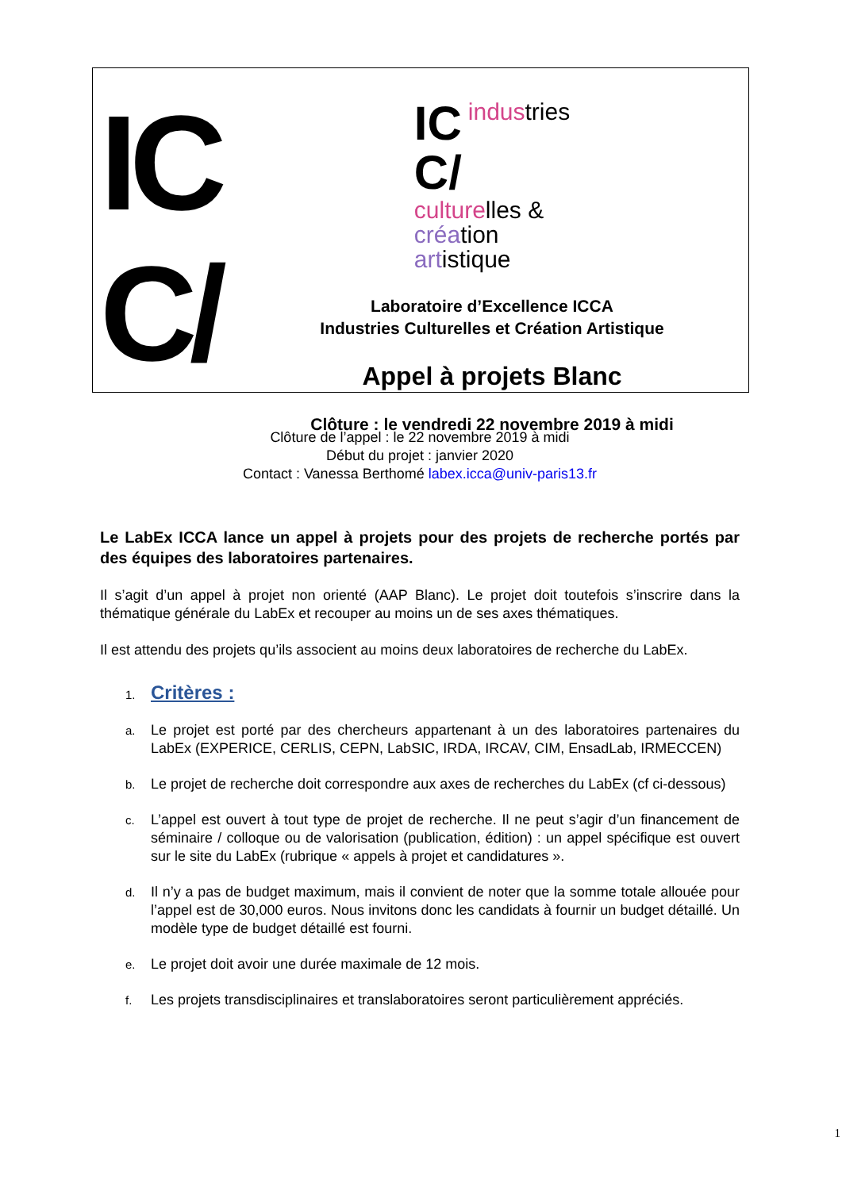IC
C/
IC
C/
industries
culturelles &
création
artistique
Laboratoire d’Excellence ICCA
Industries Culturelles et Création Artistique
Appel à projets Blanc
Clôture : le vendredi 22 novembre 2019 à midi
Clôture de l’appel : le 22 novembre 2019 à midi
Début du projet : janvier 2020
Contact : Vanessa Berthomé labex.icca@univ-paris13.fr
Le LabEx ICCA lance un appel à projets pour des projets de recherche portés par des équipes des laboratoires partenaires.
Il s’agit d’un appel à projet non orienté (AAP Blanc). Le projet doit toutefois s’inscrire dans la thématique générale du LabEx et recouper au moins un de ses axes thématiques.
Il est attendu des projets qu’ils associent au moins deux laboratoires de recherche du LabEx.
1.
Critères :
a.
Le projet est porté par des chercheurs appartenant à un des laboratoires partenaires du LabEx (EXPERICE, CERLIS, CEPN, LabSIC, IRDA, IRCAV, CIM, EnsadLab, IRMECCEN)
b.
Le projet de recherche doit correspondre aux axes de recherches du LabEx (cf ci-dessous)
c.
L’appel est ouvert à tout type de projet de recherche. Il ne peut s’agir d’un financement de séminaire / colloque ou de valorisation (publication, édition) : un appel spécifique est ouvert sur le site du LabEx (rubrique « appels à projet et candidatures ».
d.
Il n’y a pas de budget maximum, mais il convient de noter que la somme totale allouée pour l’appel est de 30,000 euros. Nous invitons donc les candidats à fournir un budget détaillé. Un modèle type de budget détaillé est fourni.
e.
Le projet doit avoir une durée maximale de 12 mois.
f.
Les projets transdisciplinaires et translaboratoires seront particulièrement appréciés.
1